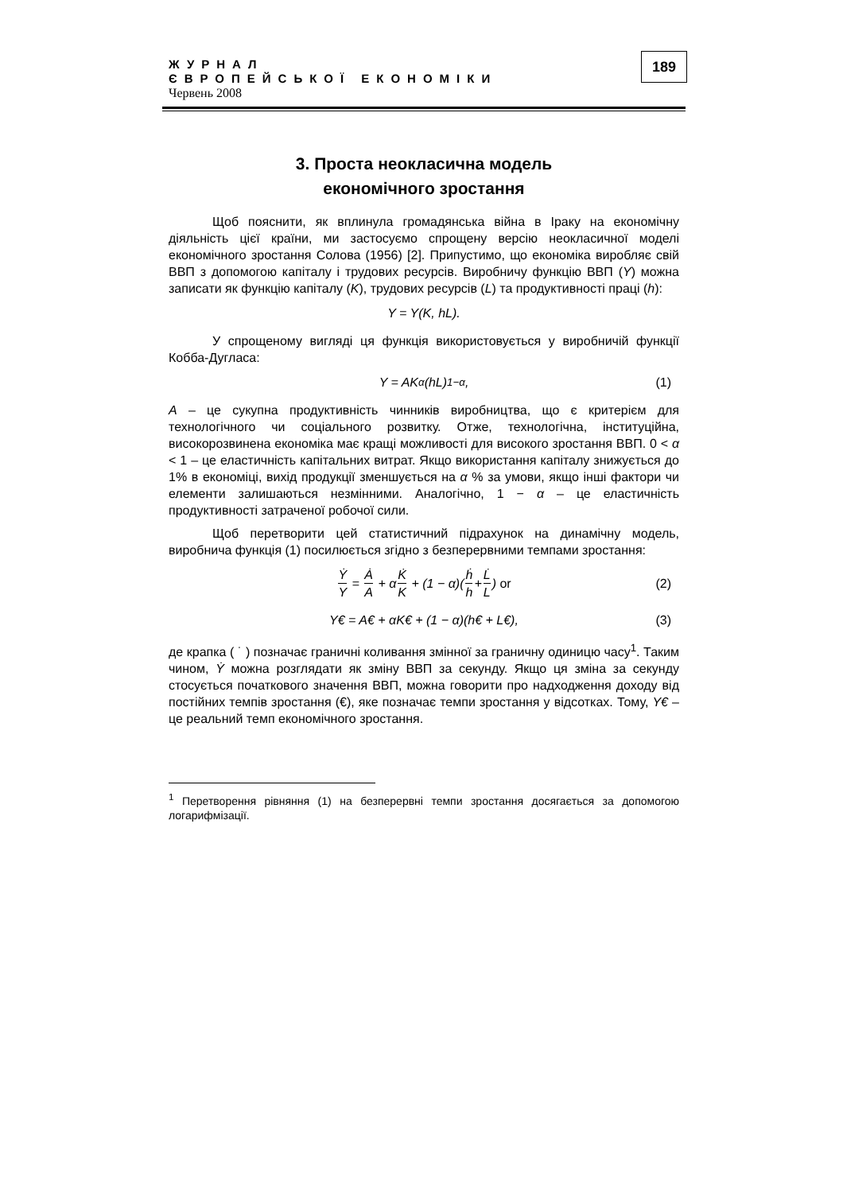ЖУРНАЛ
ЄВРОПЕЙСЬКОЇ ЕКОНОМІКИ
Червень 2008
189
3. Проста неокласична модель
економічного зростання
Щоб пояснити, як вплинула громадянська війна в Іраку на економічну діяльність цієї країни, ми застосуємо спрощену версію неокласичної моделі економічного зростання Солова (1956) [2]. Припустимо, що економіка виробляє свій ВВП з допомогою капіталу і трудових ресурсів. Виробничу функцію ВВП (Y) можна записати як функцію капіталу (K), трудових ресурсів (L) та продуктивності праці (h):
Y = Y(K, hL).
У спрощеному вигляді ця функція використовується у виробничій функції Кобба-Дугласа:
Y = AK<sup>α</sup>(hL)<sup>1−α</sup>, (1)
A – це сукупна продуктивність чинників виробництва, що є критерієм для технологічного чи соціального розвитку. Отже, технологічна, інституційна, високорозвинена економіка має кращі можливості для високого зростання ВВП. 0 < α < 1 – це еластичність капітальних витрат. Якщо використання капіталу знижується до 1% в економіці, вихід продукції зменшується на α % за умови, якщо інші фактори чи елементи залишаються незмінними. Аналогічно, 1 − α – це еластичність продуктивності затраченої робочої сили.
Щоб перетворити цей статистичний підрахунок на динамічну модель, виробнича функція (1) посилюється згідно з безперервними темпами зростання:
Ẏ Y = Ȧ A + α K̇ K + (1 − α)(ḣ h + L̇ L) or (2)
Y€ = A€ + αK€ + (1 − α)(h€ + L€), (3)
де крапка ( ˙ ) позначає граничні коливання змінної за граничну одиницю часу<sup>1</sup>. Таким чином, Ẏ можна розглядати як зміну ВВП за секунду. Якщо ця зміна за секунду стосується початкового значення ВВП, можна говорити про надходження доходу від постійних темпів зростання (€), яке позначає темпи зростання у відсотках. Тому, Y€ – це реальний темп економічного зростання.
<sup>1</sup> Перетворення рівняння (1) на безперервні темпи зростання досягається за допомогою логарифмізації.